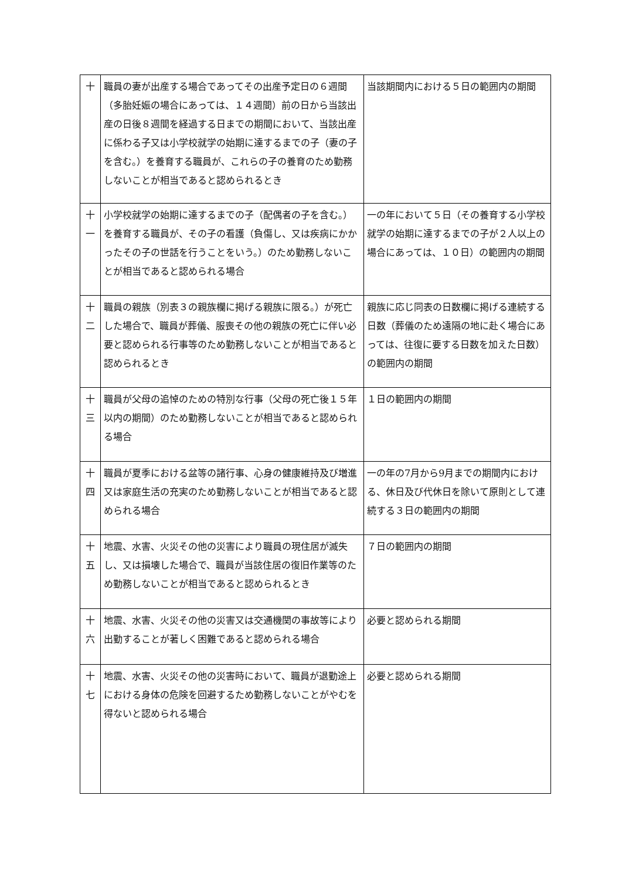| 十 | 職員の妻が出産する場合であってその出産予定日の６週間（多胎妊娠の場合にあっては、１４週間）前の日から当該出産の日後８週間を経過する日までの期間において、当該出産に係わる子又は小学校就学の始期に達するまでの子（妻の子を含む。）を養育する職員が、これらの子の養育のため勤務しないことが相当であると認められるとき | 当該期間内における５日の範囲内の期間 |
| 十 一 | 小学校就学の始期に達するまでの子（配偶者の子を含む。）を養育する職員が、その子の看護（負傷し、又は疾病にかかったその子の世話を行うことをいう。）のため勤務しないことが相当であると認められる場合 | 一の年において５日（その養育する小学校就学の始期に達するまでの子が２人以上の場合にあっては、１０日）の範囲内の期間 |
| 十 二 | 職員の親族（別表３の親族欄に掲げる親族に限る。）が死亡した場合で、職員が葬儀、服喪その他の親族の死亡に伴い必要と認められる行事等のため勤務しないことが相当であると認められるとき | 親族に応じ同表の日数欄に掲げる連続する日数（葬儀のため遠隔の地に赴く場合にあっては、往復に要する日数を加えた日数）の範囲内の期間 |
| 十 三 | 職員が父母の追悼のための特別な行事（父母の死亡後１５年以内の期間）のため勤務しないことが相当であると認められる場合 | １日の範囲内の期間 |
| 十 四 | 職員が夏季における盆等の諸行事、心身の健康維持及び増進又は家庭生活の充実のため勤務しないことが相当であると認められる場合 | 一の年の7月から9月までの期間内における、休日及び代休日を除いて原則として連続する３日の範囲内の期間 |
| 十 五 | 地震、水害、火災その他の災害により職員の現住居が滅失し、又は損壊した場合で、職員が当該住居の復旧作業等のため勤務しないことが相当であると認められるとき | ７日の範囲内の期間 |
| 十 六 | 地震、水害、火災その他の災害又は交通機関の事故等により出勤することが著しく困難であると認められる場合 | 必要と認められる期間 |
| 十 七 | 地震、水害、火災その他の災害時において、職員が退勤途上における身体の危険を回避するため勤務しないことがやむを得ないと認められる場合 | 必要と認められる期間 |